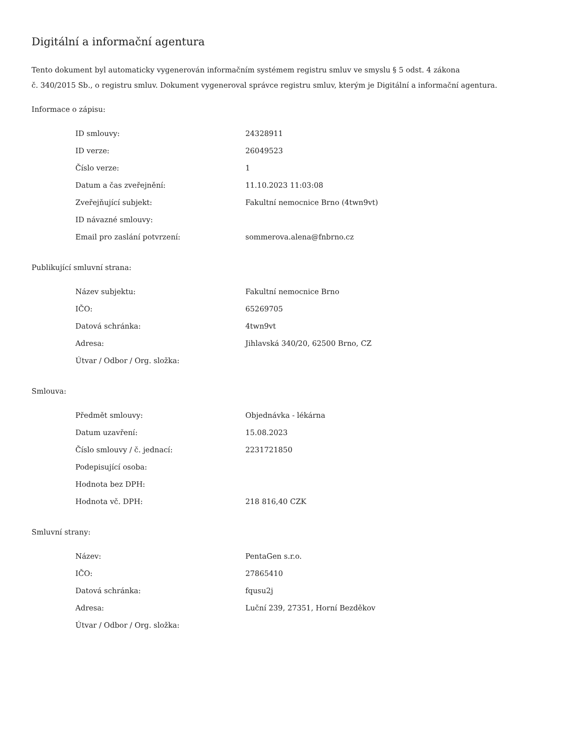Digitální a informační agentura
Tento dokument byl automaticky vygenerován informačním systémem registru smluv ve smyslu § 5 odst. 4 zákona
č. 340/2015 Sb., o registru smluv. Dokument vygeneroval správce registru smluv, kterým je Digitální a informační agentura.
Informace o zápisu:
| ID smlouvy: | 24328911 |
| ID verze: | 26049523 |
| Číslo verze: | 1 |
| Datum a čas zveřejnění: | 11.10.2023 11:03:08 |
| Zveřejňující subjekt: | Fakultní nemocnice Brno (4twn9vt) |
| ID návazné smlouvy: | |
| Email pro zaslání potvrzení: | sommerova.alena@fnbrno.cz |
Publikující smluvní strana:
| Název subjektu: | Fakultní nemocnice Brno |
| IČO: | 65269705 |
| Datová schránka: | 4twn9vt |
| Adresa: | Jihlavská 340/20, 62500 Brno, CZ |
| Útvar / Odbor / Org. složka: | |
Smlouva:
| Předmět smlouvy: | Objednávka - lékárna |
| Datum uzavření: | 15.08.2023 |
| Číslo smlouvy / č. jednací: | 2231721850 |
| Podepisující osoba: | |
| Hodnota bez DPH: | |
| Hodnota vč. DPH: | 218 816,40 CZK |
Smluvní strany:
| Název: | PentaGen s.r.o. |
| IČO: | 27865410 |
| Datová schránka: | fqusu2j |
| Adresa: | Luční 239, 27351, Horní Bezděkov |
| Útvar / Odbor / Org. složka: | |